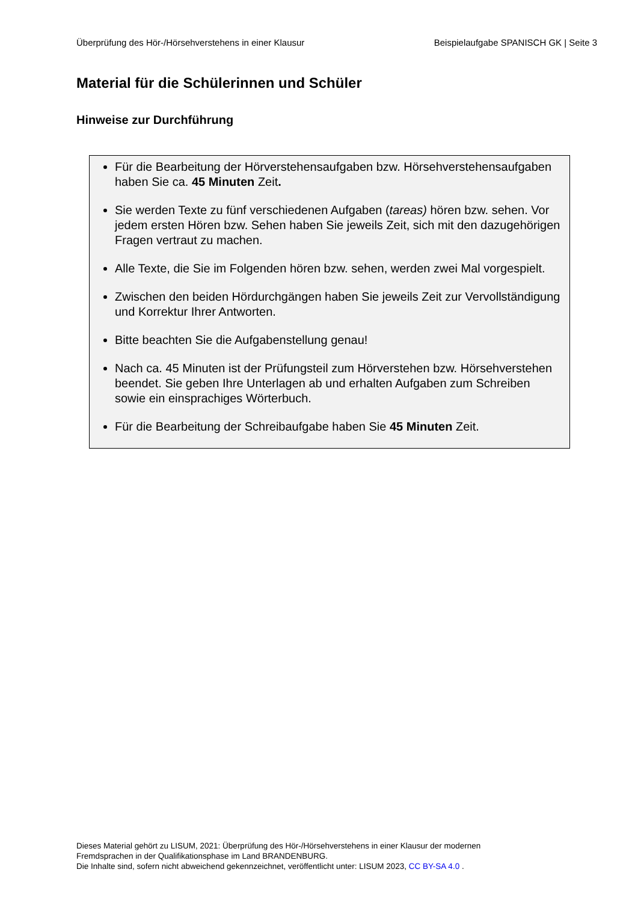Überprüfung des Hör-/Hörsehverstehens in einer Klausur Beispielaufgabe SPANISCH GK | Seite 3
Material für die Schülerinnen und Schüler
Hinweise zur Durchführung
Für die Bearbeitung der Hörverstehensaufgaben bzw. Hörsehverstehensaufgaben haben Sie ca. 45 Minuten Zeit.
Sie werden Texte zu fünf verschiedenen Aufgaben (tareas) hören bzw. sehen. Vor jedem ersten Hören bzw. Sehen haben Sie jeweils Zeit, sich mit den dazugehörigen Fragen vertraut zu machen.
Alle Texte, die Sie im Folgenden hören bzw. sehen, werden zwei Mal vorgespielt.
Zwischen den beiden Hördurchgängen haben Sie jeweils Zeit zur Vervollständigung und Korrektur Ihrer Antworten.
Bitte beachten Sie die Aufgabenstellung genau!
Nach ca. 45 Minuten ist der Prüfungsteil zum Hörverstehen bzw. Hörsehverstehen beendet. Sie geben Ihre Unterlagen ab und erhalten Aufgaben zum Schreiben sowie ein einsprachiges Wörterbuch.
Für die Bearbeitung der Schreibaufgabe haben Sie 45 Minuten Zeit.
Dieses Material gehört zu LISUM, 2021: Überprüfung des Hör-/Hörsehverstehens in einer Klausur der modernen
Fremdsprachen in der Qualifikationsphase im Land BRANDENBURG.
Die Inhalte sind, sofern nicht abweichend gekennzeichnet, veröffentlicht unter: LISUM 2023, CC BY-SA 4.0 .